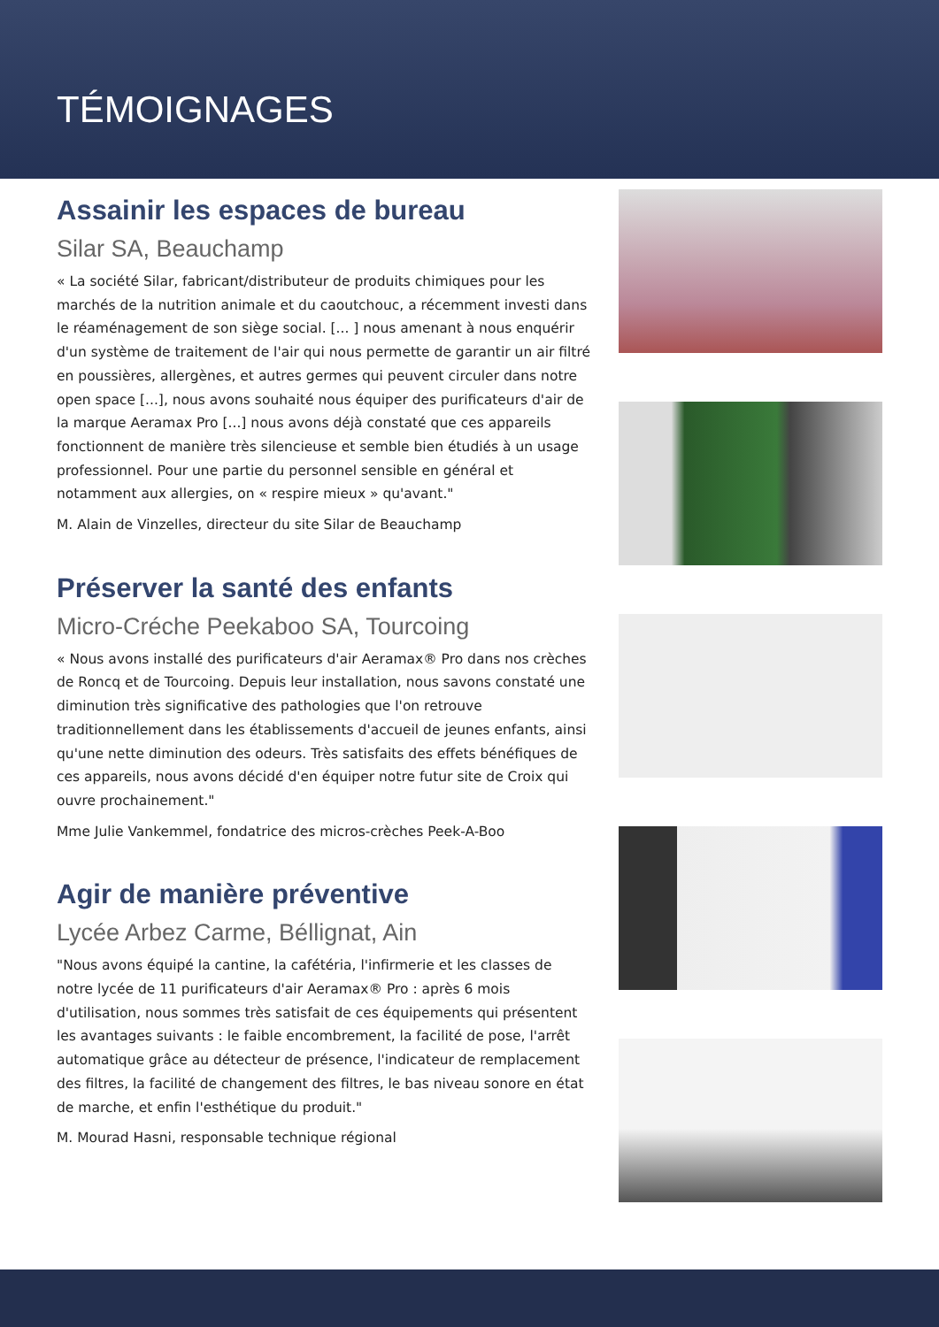TÉMOIGNAGES
Assainir les espaces de bureau
Silar SA, Beauchamp
« La société Silar, fabricant/distributeur de produits chimiques pour les marchés de la nutrition animale et du caoutchouc, a récemment investi dans le réaménagement de son siège social. [... ] nous amenant à nous enquérir d'un système de traitement de l'air qui nous permette de garantir un air filtré en poussières, allergènes, et autres germes qui peuvent circuler dans notre open space [...], nous avons souhaité nous équiper des purificateurs d'air de la marque Aeramax Pro [...] nous avons déjà constaté que ces appareils fonctionnent de manière très silencieuse et semble bien étudiés à un usage professionnel. Pour une partie du personnel sensible en général et notamment aux allergies, on « respire mieux » qu'avant."
M. Alain de Vinzelles, directeur du site Silar de Beauchamp
Préserver la santé des enfants
Micro-Créche Peekaboo SA, Tourcoing
« Nous avons installé des purificateurs d'air Aeramax® Pro dans nos crèches de Roncq et de Tourcoing. Depuis leur installation, nous savons constaté une diminution très significative des pathologies que l'on retrouve traditionnellement dans les établissements d'accueil de jeunes enfants, ainsi qu'une nette diminution des odeurs. Très satisfaits des effets bénéfiques de ces appareils, nous avons décidé d'en équiper notre futur site de Croix qui ouvre prochainement."
Mme Julie Vankemmel, fondatrice des micros-crèches Peek-A-Boo
Agir de manière préventive
Lycée Arbez Carme, Béllignat, Ain
"Nous avons équipé la cantine, la cafétéria, l'infirmerie et les classes de notre lycée de 11 purificateurs d'air Aeramax® Pro : après 6 mois d'utilisation, nous sommes très satisfait de ces équipements qui présentent les avantages suivants : le faible encombrement, la facilité de pose, l'arrêt automatique grâce au détecteur de présence, l'indicateur de remplacement des filtres, la facilité de changement des filtres, le bas niveau sonore en état de marche, et enfin l'esthétique du produit."
M. Mourad Hasni, responsable technique régional